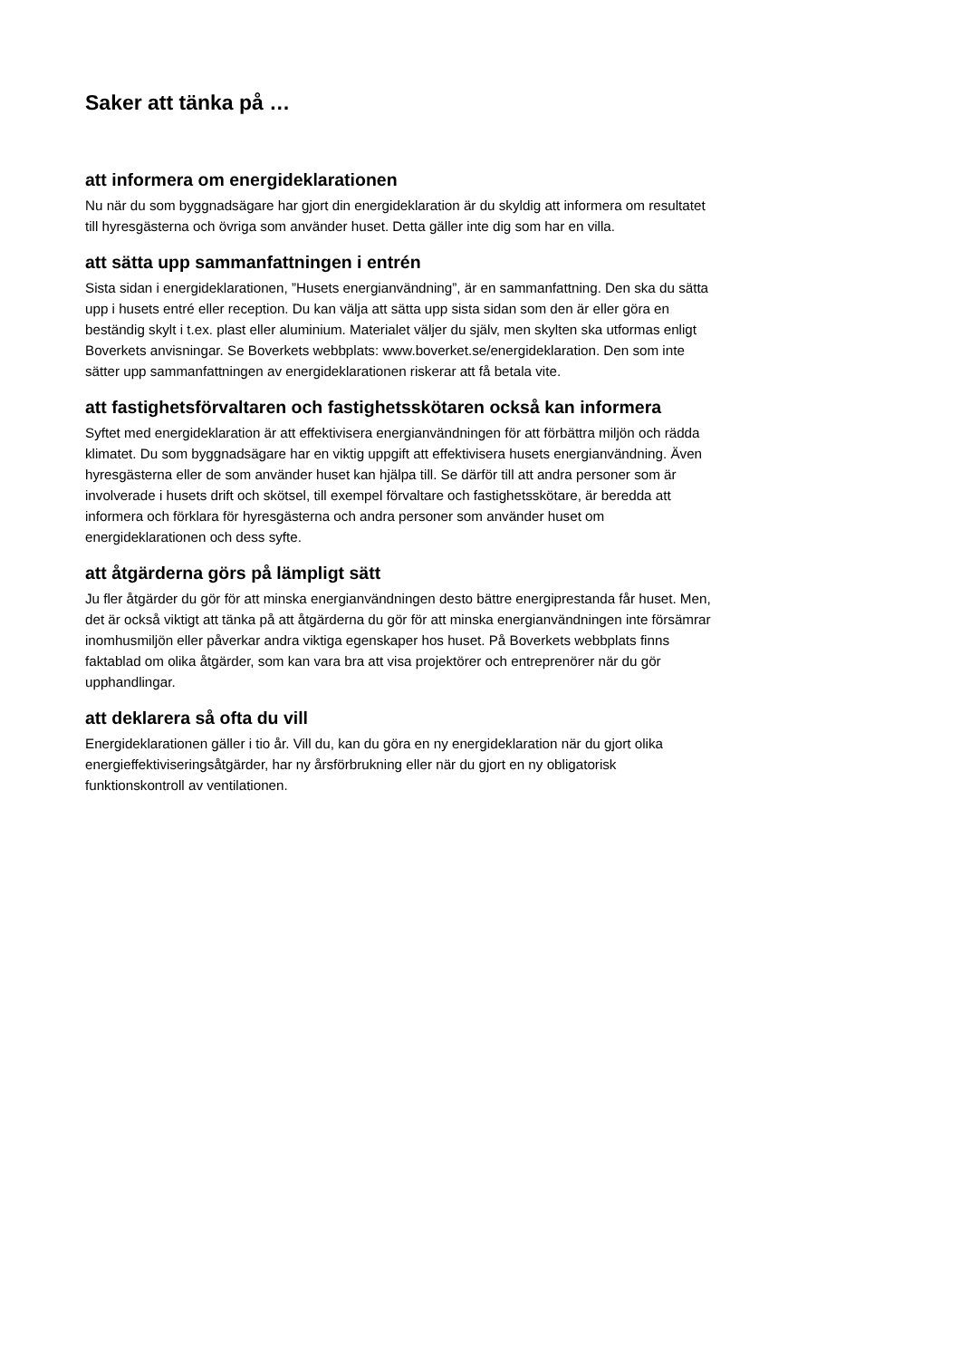Saker att tänka på …
att informera om energideklarationen
Nu när du som byggnadsägare har gjort din energideklaration är du skyldig att informera om resultatet till hyresgästerna och övriga som använder huset. Detta gäller inte dig som har en villa.
att sätta upp sammanfattningen i entrén
Sista sidan i energideklarationen, ”Husets energianvändning”, är en sammanfattning. Den ska du sätta upp i husets entré eller reception. Du kan välja att sätta upp sista sidan som den är eller göra en beständig skylt i t.ex. plast eller aluminium. Materialet väljer du själv, men skylten ska utformas enligt Boverkets anvisningar. Se Boverkets webbplats: www.boverket.se/energideklaration. Den som inte sätter upp sammanfattningen av energideklarationen riskerar att få betala vite.
att fastighetsförvaltaren och fastighetsskötaren också kan informera
Syftet med energideklaration är att effektivisera energianvändningen för att förbättra miljön och rädda klimatet. Du som byggnadsägare har en viktig uppgift att effektivisera husets energianvändning. Även hyresgästerna eller de som använder huset kan hjälpa till. Se därför till att andra personer som är involverade i husets drift och skötsel, till exempel förvaltare och fastighetsskötare, är beredda att informera och förklara för hyresgästerna och andra personer som använder huset om energideklarationen och dess syfte.
att åtgärderna görs på lämpligt sätt
Ju fler åtgärder du gör för att minska energianvändningen desto bättre energiprestanda får huset. Men, det är också viktigt att tänka på att åtgärderna du gör för att minska energianvändningen inte försämrar inomhusmiljön eller påverkar andra viktiga egenskaper hos huset. På Boverkets webbplats finns faktablad om olika åtgärder, som kan vara bra att visa projektörer och entreprenörer när du gör upphandlingar.
att deklarera så ofta du vill
Energideklarationen gäller i tio år. Vill du, kan du göra en ny energideklaration när du gjort olika energieffektiviseringsåtgärder, har ny årsförbrukning eller när du gjort en ny obligatorisk funktionskontroll av ventilationen.